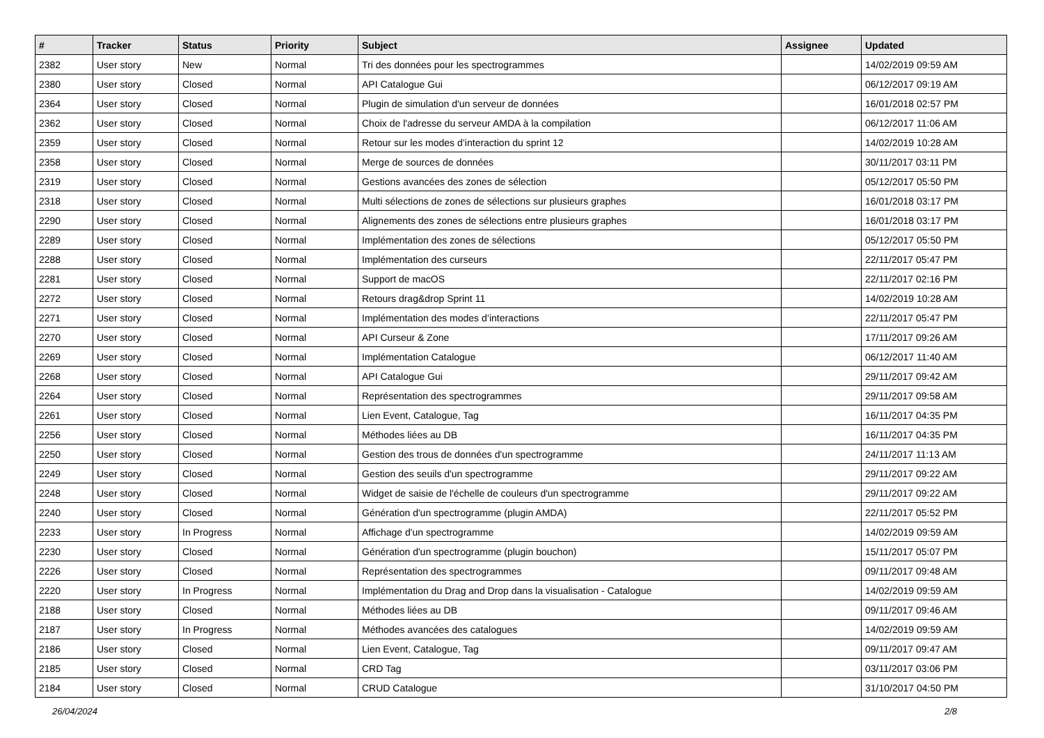| # | Tracker | Status | Priority | Subject | Assignee | Updated |
| --- | --- | --- | --- | --- | --- | --- |
| 2382 | User story | New | Normal | Tri des données pour les spectrogrammes | | 14/02/2019 09:59 AM |
| 2380 | User story | Closed | Normal | API Catalogue Gui | | 06/12/2017 09:19 AM |
| 2364 | User story | Closed | Normal | Plugin de simulation d'un serveur de données | | 16/01/2018 02:57 PM |
| 2362 | User story | Closed | Normal | Choix de l'adresse du serveur AMDA à la compilation | | 06/12/2017 11:06 AM |
| 2359 | User story | Closed | Normal | Retour sur les modes d’interaction du sprint 12 | | 14/02/2019 10:28 AM |
| 2358 | User story | Closed | Normal | Merge de sources de données | | 30/11/2017 03:11 PM |
| 2319 | User story | Closed | Normal | Gestions avancées des zones de sélection | | 05/12/2017 05:50 PM |
| 2318 | User story | Closed | Normal | Multi sélections de zones de sélections sur plusieurs graphes | | 16/01/2018 03:17 PM |
| 2290 | User story | Closed | Normal | Alignements des zones de sélections entre plusieurs graphes | | 16/01/2018 03:17 PM |
| 2289 | User story | Closed | Normal | Implémentation des zones de sélections | | 05/12/2017 05:50 PM |
| 2288 | User story | Closed | Normal | Implémentation des curseurs | | 22/11/2017 05:47 PM |
| 2281 | User story | Closed | Normal | Support de macOS | | 22/11/2017 02:16 PM |
| 2272 | User story | Closed | Normal | Retours drag&drop Sprint 11 | | 14/02/2019 10:28 AM |
| 2271 | User story | Closed | Normal | Implémentation des modes d’interactions | | 22/11/2017 05:47 PM |
| 2270 | User story | Closed | Normal | API Curseur & Zone | | 17/11/2017 09:26 AM |
| 2269 | User story | Closed | Normal | Implémentation Catalogue | | 06/12/2017 11:40 AM |
| 2268 | User story | Closed | Normal | API Catalogue Gui | | 29/11/2017 09:42 AM |
| 2264 | User story | Closed | Normal | Représentation des spectrogrammes | | 29/11/2017 09:58 AM |
| 2261 | User story | Closed | Normal | Lien Event, Catalogue, Tag | | 16/11/2017 04:35 PM |
| 2256 | User story | Closed | Normal | Méthodes liées au DB | | 16/11/2017 04:35 PM |
| 2250 | User story | Closed | Normal | Gestion des trous de données d'un spectrogramme | | 24/11/2017 11:13 AM |
| 2249 | User story | Closed | Normal | Gestion des seuils d'un spectrogramme | | 29/11/2017 09:22 AM |
| 2248 | User story | Closed | Normal | Widget de saisie de l'échelle de couleurs d'un spectrogramme | | 29/11/2017 09:22 AM |
| 2240 | User story | Closed | Normal | Génération d'un spectrogramme (plugin AMDA) | | 22/11/2017 05:52 PM |
| 2233 | User story | In Progress | Normal | Affichage d'un spectrogramme | | 14/02/2019 09:59 AM |
| 2230 | User story | Closed | Normal | Génération d'un spectrogramme (plugin bouchon) | | 15/11/2017 05:07 PM |
| 2226 | User story | Closed | Normal | Représentation des spectrogrammes | | 09/11/2017 09:48 AM |
| 2220 | User story | In Progress | Normal | Implémentation du Drag and Drop dans la visualisation - Catalogue | | 14/02/2019 09:59 AM |
| 2188 | User story | Closed | Normal | Méthodes liées au DB | | 09/11/2017 09:46 AM |
| 2187 | User story | In Progress | Normal | Méthodes avancées des catalogues | | 14/02/2019 09:59 AM |
| 2186 | User story | Closed | Normal | Lien Event, Catalogue, Tag | | 09/11/2017 09:47 AM |
| 2185 | User story | Closed | Normal | CRD Tag | | 03/11/2017 03:06 PM |
| 2184 | User story | Closed | Normal | CRUD Catalogue | | 31/10/2017 04:50 PM |
26/04/2024 2/8